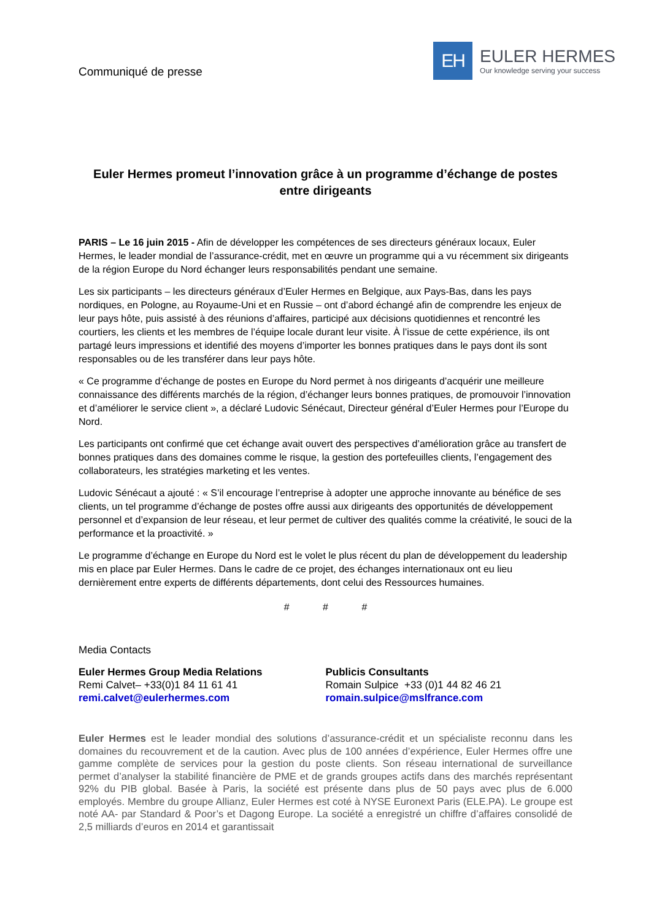Communiqué de presse
EH
EULER HERMES
Our knowledge serving your success
Euler Hermes promeut l’innovation grâce à un programme d’échange de postes entre dirigeants
PARIS – Le 16 juin 2015 - Afin de développer les compétences de ses directeurs généraux locaux, Euler Hermes, le leader mondial de l’assurance-crédit, met en œuvre un programme qui a vu récemment six dirigeants de la région Europe du Nord échanger leurs responsabilités pendant une semaine.
Les six participants – les directeurs généraux d’Euler Hermes en Belgique, aux Pays-Bas, dans les pays nordiques, en Pologne, au Royaume-Uni et en Russie – ont d’abord échangé afin de comprendre les enjeux de leur pays hôte, puis assisté à des réunions d’affaires, participé aux décisions quotidiennes et rencontré les courtiers, les clients et les membres de l’équipe locale durant leur visite. À l’issue de cette expérience, ils ont partagé leurs impressions et identifié des moyens d’importer les bonnes pratiques dans le pays dont ils sont responsables ou de les transférer dans leur pays hôte.
« Ce programme d’échange de postes en Europe du Nord permet à nos dirigeants d’acquérir une meilleure connaissance des différents marchés de la région, d’échanger leurs bonnes pratiques, de promouvoir l’innovation et d’améliorer le service client », a déclaré Ludovic Sénécaut, Directeur général d’Euler Hermes pour l’Europe du Nord.
Les participants ont confirmé que cet échange avait ouvert des perspectives d’amélioration grâce au transfert de bonnes pratiques dans des domaines comme le risque, la gestion des portefeuilles clients, l’engagement des collaborateurs, les stratégies marketing et les ventes.
Ludovic Sénécaut a ajouté : « S’il encourage l’entreprise à adopter une approche innovante au bénéfice de ses clients, un tel programme d’échange de postes offre aussi aux dirigeants des opportunités de développement personnel et d’expansion de leur réseau, et leur permet de cultiver des qualités comme la créativité, le souci de la performance et la proactivité. »
Le programme d’échange en Europe du Nord est le volet le plus récent du plan de développement du leadership mis en place par Euler Hermes. Dans le cadre de ce projet, des échanges internationaux ont eu lieu dernièrement entre experts de différents départements, dont celui des Ressources humaines.
# # #
Media Contacts
Euler Hermes Group Media Relations
Remi Calvet– +33(0)1 84 11 61 41
remi.calvet@eulerhermes.com
Publicis Consultants
Romain Sulpice +33 (0)1 44 82 46 21
romain.sulpice@mslfrance.com
Euler Hermes est le leader mondial des solutions d’assurance-crédit et un spécialiste reconnu dans les domaines du recouvrement et de la caution. Avec plus de 100 années d’expérience, Euler Hermes offre une gamme complète de services pour la gestion du poste clients. Son réseau international de surveillance permet d’analyser la stabilité financière de PME et de grands groupes actifs dans des marchés représentant 92% du PIB global. Basée à Paris, la société est présente dans plus de 50 pays avec plus de 6.000 employés. Membre du groupe Allianz, Euler Hermes est coté à NYSE Euronext Paris (ELE.PA). Le groupe est noté AA- par Standard & Poor’s et Dagong Europe. La société a enregistré un chiffre d’affaires consolidé de 2,5 milliards d’euros en 2014 et garantissait